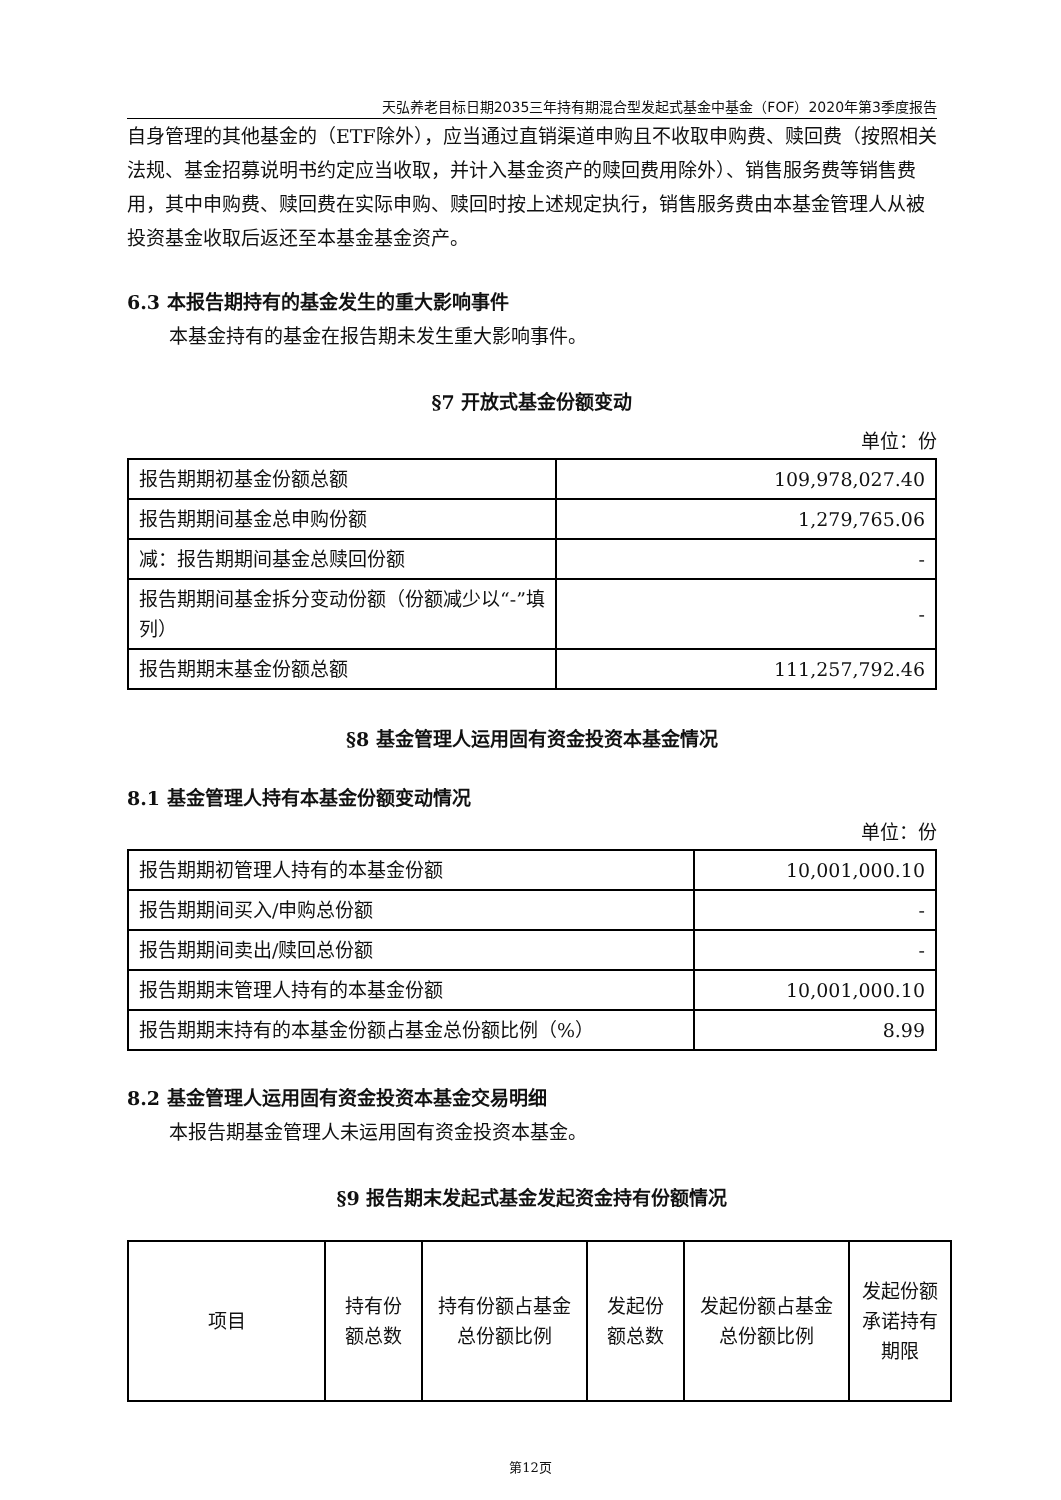天弘养老目标日期2035三年持有期混合型发起式基金中基金（FOF）2020年第3季度报告
自身管理的其他基金的（ETF除外），应当通过直销渠道申购且不收取申购费、赎回费（按照相关法规、基金招募说明书约定应当收取，并计入基金资产的赎回费用除外）、销售服务费等销售费用，其中申购费、赎回费在实际申购、赎回时按上述规定执行，销售服务费由本基金管理人从被投资基金收取后返还至本基金基金资产。
6.3 本报告期持有的基金发生的重大影响事件
本基金持有的基金在报告期未发生重大影响事件。
§7 开放式基金份额变动
单位：份
| 报告期期初基金份额总额 | 109,978,027.40 |
| 报告期期间基金总申购份额 | 1,279,765.06 |
| 减：报告期期间基金总赎回份额 | - |
| 报告期期间基金拆分变动份额（份额减少以“-”填列） | - |
| 报告期期末基金份额总额 | 111,257,792.46 |
§8 基金管理人运用固有资金投资本基金情况
8.1 基金管理人持有本基金份额变动情况
单位：份
| 报告期期初管理人持有的本基金份额 | 10,001,000.10 |
| 报告期期间买入/申购总份额 | - |
| 报告期期间卖出/赎回总份额 | - |
| 报告期期末管理人持有的本基金份额 | 10,001,000.10 |
| 报告期期末持有的本基金份额占基金总份额比例（%） | 8.99 |
8.2 基金管理人运用固有资金投资本基金交易明细
本报告期基金管理人未运用固有资金投资本基金。
§9 报告期末发起式基金发起资金持有份额情况
| 项目 | 持有份额总数 | 持有份额占基金总份额比例 | 发起份额总数 | 发起份额占基金总份额比例 | 发起份额承诺持有期限 |
第12页